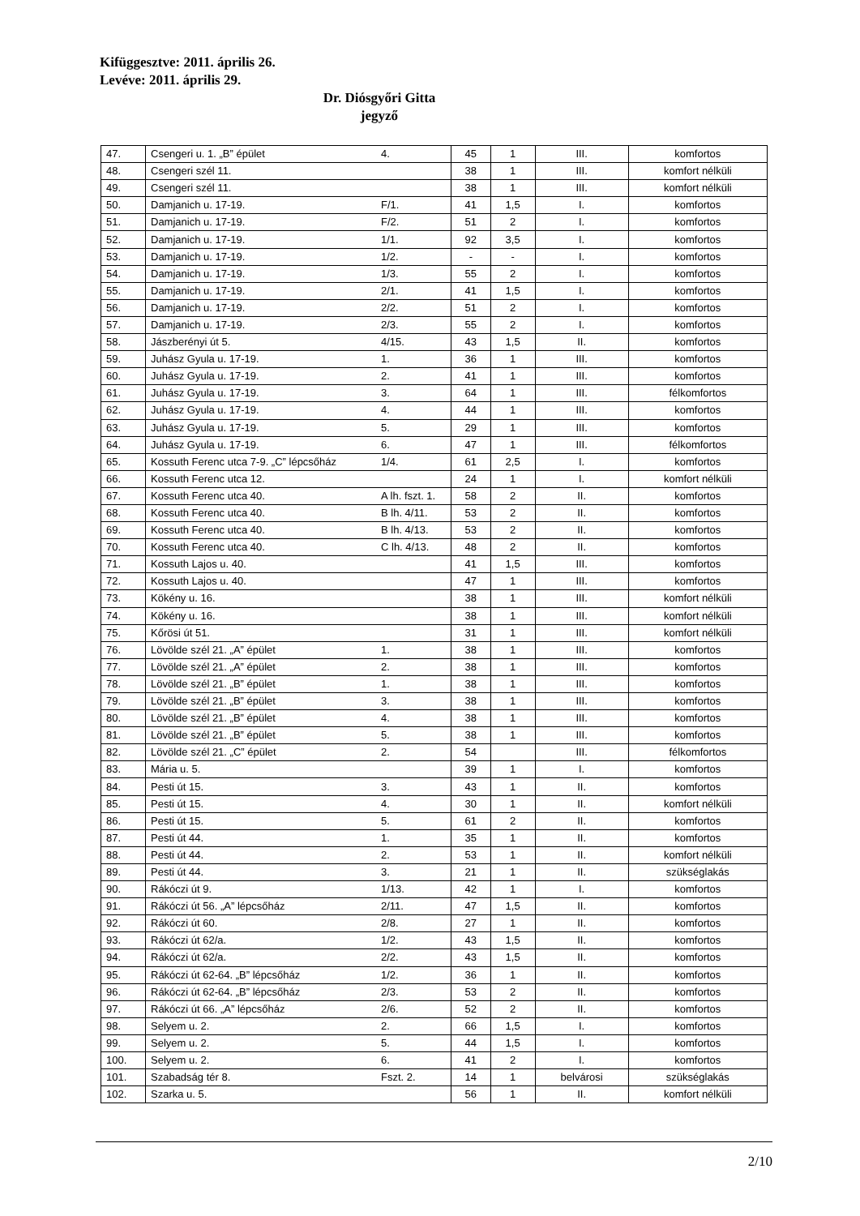Kifüggesztve: 2011. április 26.
Levéve: 2011. április 29.
Dr. Diósgyőri Gitta
jegyző
| 47. | Csengeri u. 1. „B” épület | 4. | 45 | 1 | III. | komfortos |
| 48. | Csengeri szél 11. | | 38 | 1 | III. | komfort nélküli |
| 49. | Csengeri szél 11. | | 38 | 1 | III. | komfort nélküli |
| 50. | Damjanich u. 17-19. | F/1. | 41 | 1,5 | I. | komfortos |
| 51. | Damjanich u. 17-19. | F/2. | 51 | 2 | I. | komfortos |
| 52. | Damjanich u. 17-19. | 1/1. | 92 | 3,5 | I. | komfortos |
| 53. | Damjanich u. 17-19. | 1/2. | - | - | I. | komfortos |
| 54. | Damjanich u. 17-19. | 1/3. | 55 | 2 | I. | komfortos |
| 55. | Damjanich u. 17-19. | 2/1. | 41 | 1,5 | I. | komfortos |
| 56. | Damjanich u. 17-19. | 2/2. | 51 | 2 | I. | komfortos |
| 57. | Damjanich u. 17-19. | 2/3. | 55 | 2 | I. | komfortos |
| 58. | Jászberényi út 5. | 4/15. | 43 | 1,5 | II. | komfortos |
| 59. | Juhász Gyula u. 17-19. | 1. | 36 | 1 | III. | komfortos |
| 60. | Juhász Gyula u. 17-19. | 2. | 41 | 1 | III. | komfortos |
| 61. | Juhász Gyula u. 17-19. | 3. | 64 | 1 | III. | félkomfortos |
| 62. | Juhász Gyula u. 17-19. | 4. | 44 | 1 | III. | komfortos |
| 63. | Juhász Gyula u. 17-19. | 5. | 29 | 1 | III. | komfortos |
| 64. | Juhász Gyula u. 17-19. | 6. | 47 | 1 | III. | félkomfortos |
| 65. | Kossuth Ferenc utca 7-9. „C” lépcsőház | 1/4. | 61 | 2,5 | I. | komfortos |
| 66. | Kossuth Ferenc utca 12. | | 24 | 1 | I. | komfort nélküli |
| 67. | Kossuth Ferenc utca 40. | A lh. fszt. 1. | 58 | 2 | II. | komfortos |
| 68. | Kossuth Ferenc utca 40. | B lh. 4/11. | 53 | 2 | II. | komfortos |
| 69. | Kossuth Ferenc utca 40. | B lh. 4/13. | 53 | 2 | II. | komfortos |
| 70. | Kossuth Ferenc utca 40. | C lh. 4/13. | 48 | 2 | II. | komfortos |
| 71. | Kossuth Lajos u. 40. | | 41 | 1,5 | III. | komfortos |
| 72. | Kossuth Lajos u. 40. | | 47 | 1 | III. | komfortos |
| 73. | Kökény u. 16. | | 38 | 1 | III. | komfort nélküli |
| 74. | Kökény u. 16. | | 38 | 1 | III. | komfort nélküli |
| 75. | Kőrösi út 51. | | 31 | 1 | III. | komfort nélküli |
| 76. | Lövölde szél 21. „A” épület | 1. | 38 | 1 | III. | komfortos |
| 77. | Lövölde szél 21. „A” épület | 2. | 38 | 1 | III. | komfortos |
| 78. | Lövölde szél 21. „B” épület | 1. | 38 | 1 | III. | komfortos |
| 79. | Lövölde szél 21. „B” épület | 3. | 38 | 1 | III. | komfortos |
| 80. | Lövölde szél 21. „B” épület | 4. | 38 | 1 | III. | komfortos |
| 81. | Lövölde szél 21. „B” épület | 5. | 38 | 1 | III. | komfortos |
| 82. | Lövölde szél 21. „C” épület | 2. | 54 | | III. | félkomfortos |
| 83. | Mária u. 5. | | 39 | 1 | I. | komfortos |
| 84. | Pesti út 15. | 3. | 43 | 1 | II. | komfortos |
| 85. | Pesti út 15. | 4. | 30 | 1 | II. | komfort nélküli |
| 86. | Pesti út 15. | 5. | 61 | 2 | II. | komfortos |
| 87. | Pesti út 44. | 1. | 35 | 1 | II. | komfortos |
| 88. | Pesti út 44. | 2. | 53 | 1 | II. | komfort nélküli |
| 89. | Pesti út 44. | 3. | 21 | 1 | II. | szükséglakás |
| 90. | Rákóczi út 9. | 1/13. | 42 | 1 | I. | komfortos |
| 91. | Rákóczi út 56. „A” lépcsőház | 2/11. | 47 | 1,5 | II. | komfortos |
| 92. | Rákóczi út 60. | 2/8. | 27 | 1 | II. | komfortos |
| 93. | Rákóczi út 62/a. | 1/2. | 43 | 1,5 | II. | komfortos |
| 94. | Rákóczi út 62/a. | 2/2. | 43 | 1,5 | II. | komfortos |
| 95. | Rákóczi út 62-64. „B” lépcsőház | 1/2. | 36 | 1 | II. | komfortos |
| 96. | Rákóczi út 62-64. „B” lépcsőház | 2/3. | 53 | 2 | II. | komfortos |
| 97. | Rákóczi út 66. „A” lépcsőház | 2/6. | 52 | 2 | II. | komfortos |
| 98. | Selyem u. 2. | 2. | 66 | 1,5 | I. | komfortos |
| 99. | Selyem u. 2. | 5. | 44 | 1,5 | I. | komfortos |
| 100. | Selyem u. 2. | 6. | 41 | 2 | I. | komfortos |
| 101. | Szabadság tér 8. | Fszt. 2. | 14 | 1 | belvárosi | szükséglakás |
| 102. | Szarka u. 5. | | 56 | 1 | II. | komfort nélküli |
2/10